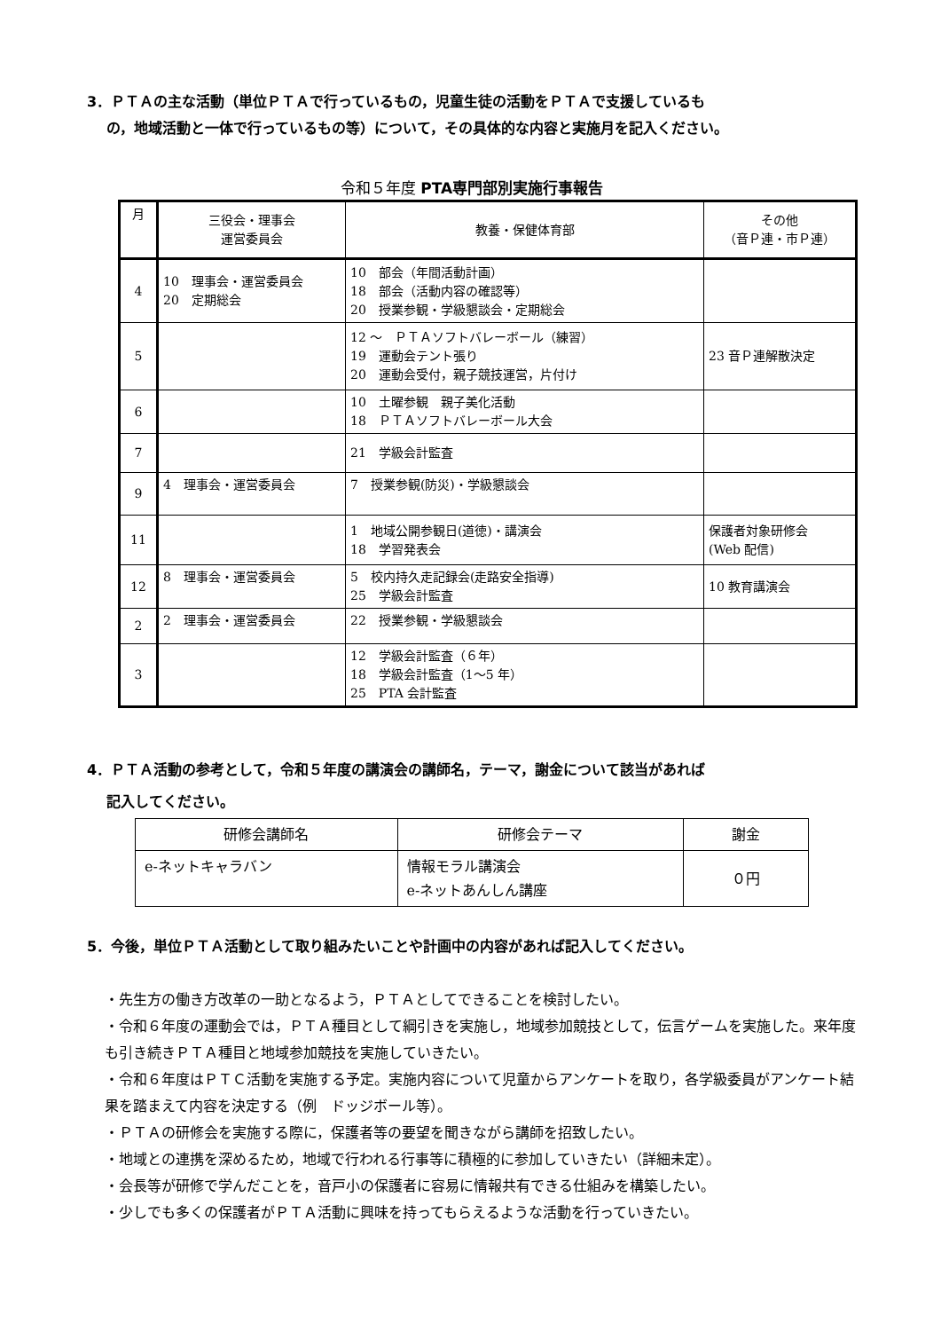3．ＰＴＡの主な活動（単位ＰＴＡで行っているもの，児童生徒の活動をＰＴＡで支援しているも
の，地域活動と一体で行っているもの等）について，その具体的な内容と実施月を記入ください。
令和５年度 PTA専門部別実施行事報告
| 月 | 三役会・理事会 運営委員会 | 教養・保健体育部 | その他 （音Ｐ連・市Ｐ連） |
| 4 | 10 理事会・運営委員会 20 定期総会 | 10 部会（年間活動計画） 18 部会（活動内容の確認等） 20 授業参観・学級懇談会・定期総会 | |
| 5 | | 12 ～ ＰＴＡソフトバレーボール（練習） 19 運動会テント張り 20 運動会受付，親子競技運営，片付け | 23 音Ｐ連解散決定 |
| 6 | | 10 土曜参観 親子美化活動 18 ＰＴＡソフトバレーボール大会 | |
| 7 | | 21 学級会計監査 | |
| 9 | 4 理事会・運営委員会 | 7 授業参観(防災)・学級懇談会 | |
| 11 | | 1 地域公開参観日(道徳)・講演会 18 学習発表会 | 保護者対象研修会 (Web 配信) |
| 12 | 8 理事会・運営委員会 | 5 校内持久走記録会(走路安全指導) 25 学級会計監査 | 10 教育講演会 |
| 2 | 2 理事会・運営委員会 | 22 授業参観・学級懇談会 | |
| 3 | | 12 学級会計監査（６年） 18 学級会計監査（1～5 年） 25 PTA 会計監査 | |
4．ＰＴＡ活動の参考として，令和５年度の講演会の講師名，テーマ，謝金について該当があれば
記入してください。
| 研修会講師名 | 研修会テーマ | 謝金 |
| e-ネットキャラバン | 情報モラル講演会 e-ネットあんしん講座 | ０円 |
5．今後，単位ＰＴＡ活動として取り組みたいことや計画中の内容があれば記入してください。
・先生方の働き方改革の一助となるよう，ＰＴＡとしてできることを検討したい。
・令和６年度の運動会では，ＰＴＡ種目として綱引きを実施し，地域参加競技として，伝言ゲームを実施した。来年度も引き続きＰＴＡ種目と地域参加競技を実施していきたい。
・令和６年度はＰＴＣ活動を実施する予定。実施内容について児童からアンケートを取り，各学級委員がアンケート結果を踏まえて内容を決定する（例　ドッジボール等）。
・ＰＴＡの研修会を実施する際に，保護者等の要望を聞きながら講師を招致したい。
・地域との連携を深めるため，地域で行われる行事等に積極的に参加していきたい（詳細未定）。
・会長等が研修で学んだことを，音戸小の保護者に容易に情報共有できる仕組みを構築したい。
・少しでも多くの保護者がＰＴＡ活動に興味を持ってもらえるような活動を行っていきたい。